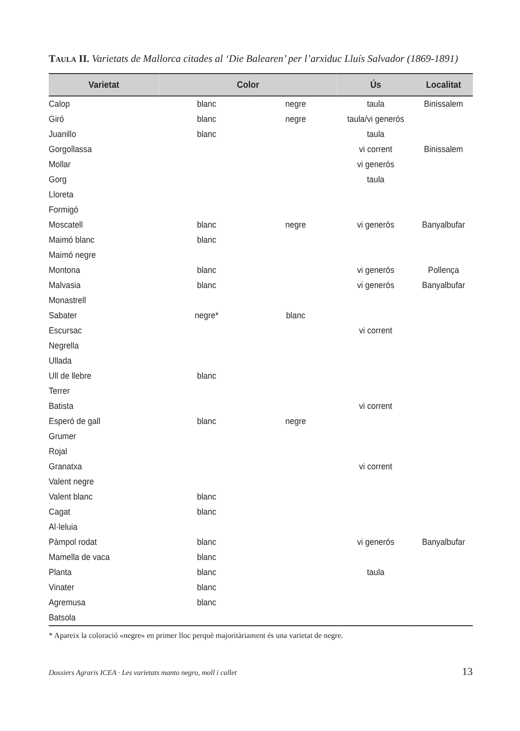Taula II. Varietats de Mallorca citades al ‘Die Balearen’ per l’arxiduc Lluís Salvador (1869-1891)
| Varietat | Color | | Ús | Localitat |
| --- | --- | --- | --- | --- |
| Calop | blanc | negre | taula | Binissalem |
| Giró | blanc | negre | taula/vi generós | |
| Juanillo | blanc | | taula | |
| Gorgollassa | | | vi corrent | Binissalem |
| Mollar | | | vi generós | |
| Gorg | | | taula | |
| Lloreta | | | | |
| Formigó | | | | |
| Moscatell | blanc | negre | vi generós | Banyalbufar |
| Maimó blanc | blanc | | | |
| Maimó negre | | | | |
| Montona | blanc | | vi generós | Pollença |
| Malvasia | blanc | | vi generós | Banyalbufar |
| Monastrell | | | | |
| Sabater | negre* | blanc | | |
| Escursac | | | vi corrent | |
| Negrella | | | | |
| Ullada | | | | |
| Ull de llebre | blanc | | | |
| Terrer | | | | |
| Batista | | | vi corrent | |
| Esperó de gall | blanc | negre | | |
| Grumer | | | | |
| Rojal | | | | |
| Granatxa | | | vi corrent | |
| Valent negre | | | | |
| Valent blanc | blanc | | | |
| Cagat | blanc | | | |
| Al·leluia | | | | |
| Pàmpol rodat | blanc | | vi generós | Banyalbufar |
| Mamella de vaca | blanc | | | |
| Planta | blanc | | taula | |
| Vinater | blanc | | | |
| Agremusa | blanc | | | |
| Batsola | | | | |
* Apareix la coloració «negre» en primer lloc perquè majoritàriament és una varietat de negre.
Dossiers Agraris ICEA · Les varietats manto negro, moll i callet 13